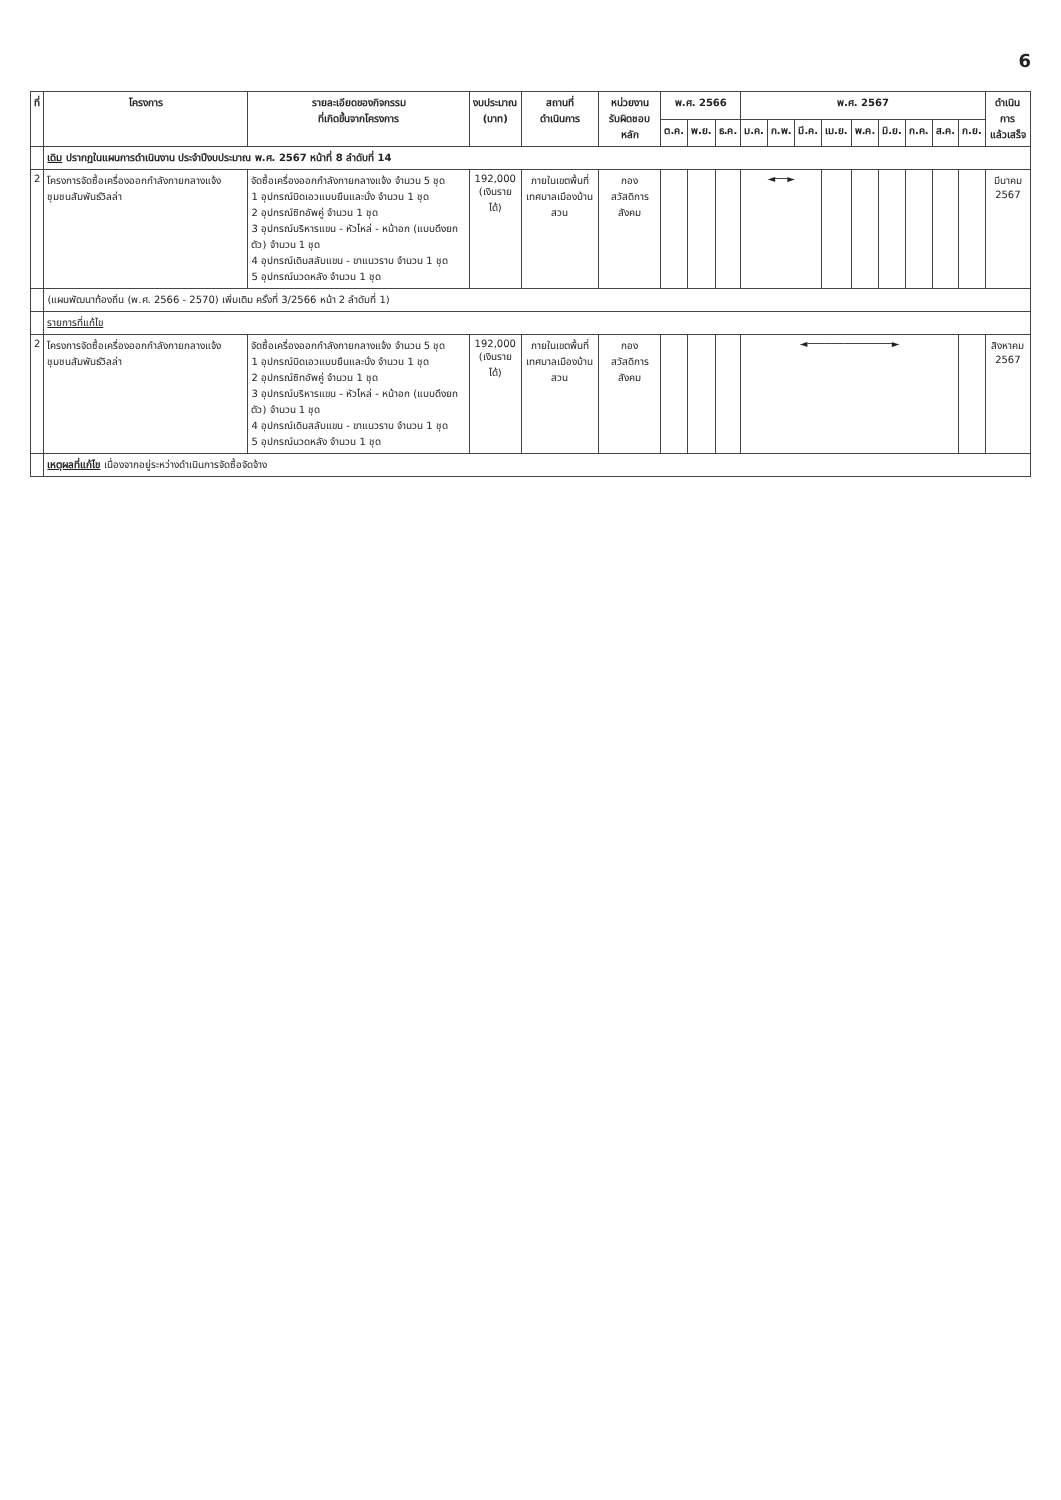6
| ที่ | โครงการ | รายละเอียดของกิจกรรม ที่เกิดขึ้นจากโครงการ | งบประมาณ (บาท) | สถานที่ ดำเนินการ | หน่วยงาน รับผิดชอบหลัก | พ.ศ. 2566 | | | พ.ศ. 2567 | | | | | | | | | ดำเนินการ แล้วเสร็จ |
| --- | --- | --- | --- | --- | --- | --- | --- | --- | --- | --- | --- | --- | --- | --- | --- | --- | --- | --- |
| | | | | | | ต.ค. | พ.ย. | ธ.ค. | ม.ค. | ก.พ. | มี.ค. | เม.ย. | พ.ค. | มิ.ย. | ก.ค. | ส.ค. | ก.ย. | |
| | เดิม ปรากฏในแผนการดำเนินงาน ประจำปีงบประมาณ พ.ศ. 2567 หน้าที่ 8 ลำดับที่ 14 | | | | | | | | | | | | | | | | | |
| 2 | โครงการจัดซื้อเครื่องออกกำลังกายกลางแจ้ง ชุมชนสัมพันธ์วิลล่า | จัดซื้อเครื่องออกกำลังกายกลางแจ้ง จำนวน 5 ชุด 1 อุปกรณ์บิดเอวแบบยืนและนั่ง จำนวน 1 ชุด 2 อุปกรณ์ซิทอัพคู่ จำนวน 1 ชุด 3 อุปกรณ์บริหารแขน - หัวไหล่ - หน้าอก (แบบดึงยกตัว) จำนวน 1 ชุด 4 อุปกรณ์เดินสลับแขน - ขาแนวราบ จำนวน 1 ชุด 5 อุปกรณ์นวดหลัง จำนวน 1 ชุด | 192,000 (เงินรายได้) | ภายในเขตพื้นที่ เทศบาลเมืองบ้านสวน | กอง สวัสดิการสังคม | | | | ◄──► | | | | | | | | | มีนาคม 2567 |
| | (แผนพัฒนาท้องถิ่น (พ.ศ. 2566 - 2570) เพิ่มเติม ครั้งที่ 3/2566 หน้า 2 ลำดับที่ 1) | | | | | | | | | | | | | | | | | |
| | รายการที่แก้ไข | | | | | | | | | | | | | | | | | |
| 2 | โครงการจัดซื้อเครื่องออกกำลังกายกลางแจ้ง ชุมชนสัมพันธ์วิลล่า | จัดซื้อเครื่องออกกำลังกายกลางแจ้ง จำนวน 5 ชุด 1 อุปกรณ์บิดเอวแบบยืนและนั่ง จำนวน 1 ชุด 2 อุปกรณ์ซิทอัพคู่ จำนวน 1 ชุด 3 อุปกรณ์บริหารแขน - หัวไหล่ - หน้าอก (แบบดึงยกตัว) จำนวน 1 ชุด 4 อุปกรณ์เดินสลับแขน - ขาแนวราบ จำนวน 1 ชุด 5 อุปกรณ์นวดหลัง จำนวน 1 ชุด | 192,000 (เงินรายได้) | ภายในเขตพื้นที่ เทศบาลเมืองบ้านสวน | กอง สวัสดิการสังคม | | | | ◄──────────────► | | | | | | | | | สิงหาคม 2567 |
| | เหตุผลที่แก้ไข เนื่องจากอยู่ระหว่างดำเนินการจัดซื้อจัดจ้าง | | | | | | | | | | | | | | | | | |